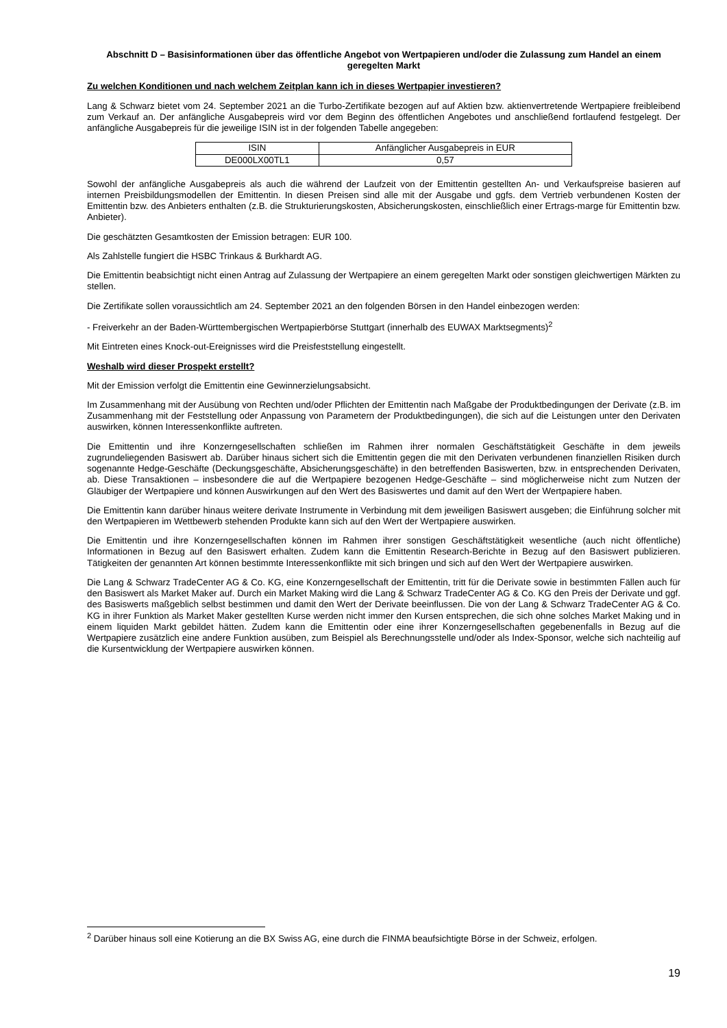Abschnitt D – Basisinformationen über das öffentliche Angebot von Wertpapieren und/oder die Zulassung zum Handel an einem geregelten Markt
Zu welchen Konditionen und nach welchem Zeitplan kann ich in dieses Wertpapier investieren?
Lang & Schwarz bietet vom 24. September 2021 an die Turbo-Zertifikate bezogen auf auf Aktien bzw. aktienvertretende Wertpapiere freibleibend zum Verkauf an. Der anfängliche Ausgabepreis wird vor dem Beginn des öffentlichen Angebotes und anschließend fortlaufend festgelegt. Der anfängliche Ausgabepreis für die jeweilige ISIN ist in der folgenden Tabelle angegeben:
| ISIN | Anfänglicher Ausgabepreis in EUR |
| --- | --- |
| DE000LX00TL1 | 0,57 |
Sowohl der anfängliche Ausgabepreis als auch die während der Laufzeit von der Emittentin gestellten An- und Verkaufspreise basieren auf internen Preisbildungsmodellen der Emittentin. In diesen Preisen sind alle mit der Ausgabe und ggfs. dem Vertrieb verbundenen Kosten der Emittentin bzw. des Anbieters enthalten (z.B. die Strukturierungskosten, Absicherungskosten, einschließlich einer Ertrags-marge für Emittentin bzw. Anbieter).
Die geschätzten Gesamtkosten der Emission betragen: EUR 100.
Als Zahlstelle fungiert die HSBC Trinkaus & Burkhardt AG.
Die Emittentin beabsichtigt nicht einen Antrag auf Zulassung der Wertpapiere an einem geregelten Markt oder sonstigen gleichwertigen Märkten zu stellen.
Die Zertifikate sollen voraussichtlich am 24. September 2021 an den folgenden Börsen in den Handel einbezogen werden:
- Freiverkehr an der Baden-Württembergischen Wertpapierbörse Stuttgart (innerhalb des EUWAX Marktsegments)<sup>2</sup>
Mit Eintreten eines Knock-out-Ereignisses wird die Preisfeststellung eingestellt.
Weshalb wird dieser Prospekt erstellt?
Mit der Emission verfolgt die Emittentin eine Gewinnerzielungsabsicht.
Im Zusammenhang mit der Ausübung von Rechten und/oder Pflichten der Emittentin nach Maßgabe der Produktbedingungen der Derivate (z.B. im Zusammenhang mit der Feststellung oder Anpassung von Parametern der Produktbedingungen), die sich auf die Leistungen unter den Derivaten auswirken, können Interessenkonflikte auftreten.
Die Emittentin und ihre Konzerngesellschaften schließen im Rahmen ihrer normalen Geschäftstätigkeit Geschäfte in dem jeweils zugrundeliegenden Basiswert ab. Darüber hinaus sichert sich die Emittentin gegen die mit den Derivaten verbundenen finanziellen Risiken durch sogenannte Hedge-Geschäfte (Deckungsgeschäfte, Absicherungsgeschäfte) in den betreffenden Basiswerten, bzw. in entsprechenden Derivaten, ab. Diese Transaktionen – insbesondere die auf die Wertpapiere bezogenen Hedge-Geschäfte – sind möglicherweise nicht zum Nutzen der Gläubiger der Wertpapiere und können Auswirkungen auf den Wert des Basiswertes und damit auf den Wert der Wertpapiere haben.
Die Emittentin kann darüber hinaus weitere derivate Instrumente in Verbindung mit dem jeweiligen Basiswert ausgeben; die Einführung solcher mit den Wertpapieren im Wettbewerb stehenden Produkte kann sich auf den Wert der Wertpapiere auswirken.
Die Emittentin und ihre Konzerngesellschaften können im Rahmen ihrer sonstigen Geschäftstätigkeit wesentliche (auch nicht öffentliche) Informationen in Bezug auf den Basiswert erhalten. Zudem kann die Emittentin Research-Berichte in Bezug auf den Basiswert publizieren. Tätigkeiten der genannten Art können bestimmte Interessenkonflikte mit sich bringen und sich auf den Wert der Wertpapiere auswirken.
Die Lang & Schwarz TradeCenter AG & Co. KG, eine Konzerngesellschaft der Emittentin, tritt für die Derivate sowie in bestimmten Fällen auch für den Basiswert als Market Maker auf. Durch ein Market Making wird die Lang & Schwarz TradeCenter AG & Co. KG den Preis der Derivate und ggf. des Basiswerts maßgeblich selbst bestimmen und damit den Wert der Derivate beeinflussen. Die von der Lang & Schwarz TradeCenter AG & Co. KG in ihrer Funktion als Market Maker gestellten Kurse werden nicht immer den Kursen entsprechen, die sich ohne solches Market Making und in einem liquiden Markt gebildet hätten. Zudem kann die Emittentin oder eine ihrer Konzerngesellschaften gegebenenfalls in Bezug auf die Wertpapiere zusätzlich eine andere Funktion ausüben, zum Beispiel als Berechnungsstelle und/oder als Index-Sponsor, welche sich nachteilig auf die Kursentwicklung der Wertpapiere auswirken können.
<sup>2</sup> Darüber hinaus soll eine Kotierung an die BX Swiss AG, eine durch die FINMA beaufsichtigte Börse in der Schweiz, erfolgen.
19